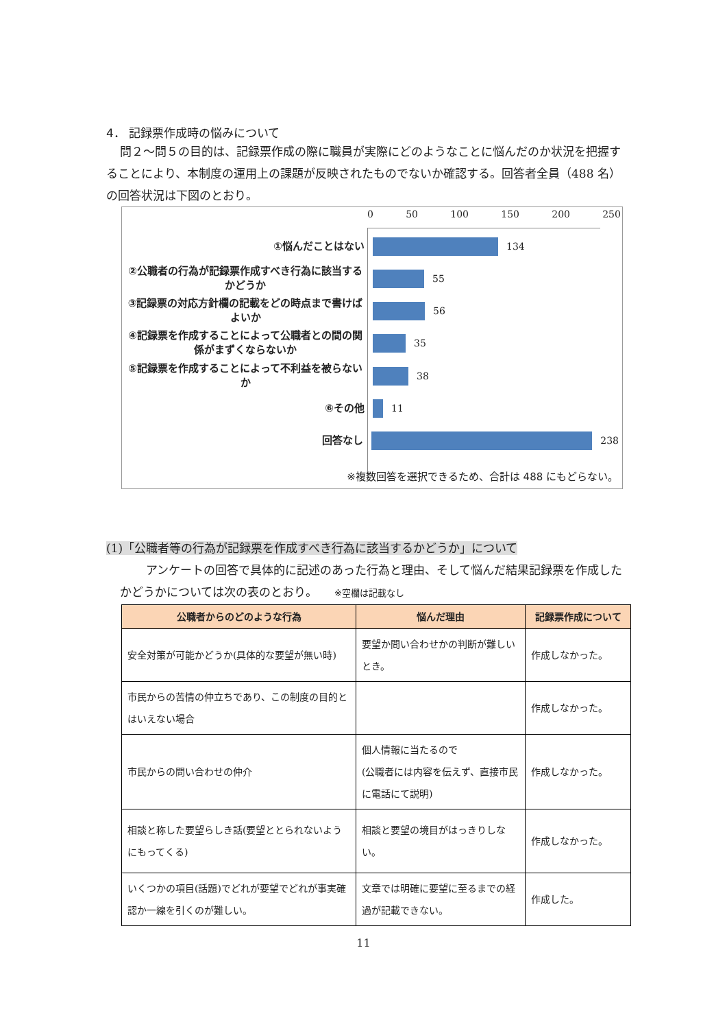4． 記録票作成時の悩みについて
問２～問５の目的は、記録票作成の際に職員が実際にどのようなことに悩んだのか状況を把握することにより、本制度の運用上の課題が反映されたものでないか確認する。回答者全員（488 名）の回答状況は下図のとおり。
0 50 100 150 200 250
①悩んだことはない
134
②公職者の行為が記録票作成すべき行為に該当するかどうか
55
③記録票の対応方針欄の記載をどの時点まで書けばよいか
56
④記録票を作成することによって公職者との間の関係がまずくならないか
35
⑤記録票を作成することによって不利益を被らないか
38
⑥その他
11
回答なし
238
※複数回答を選択できるため、合計は 488 にもどらない。
(1)「公職者等の行為が記録票を作成すべき行為に該当するかどうか」について
アンケートの回答で具体的に記述のあった行為と理由、そして悩んだ結果記録票を作成したかどうかについては次の表のとおり。 ※空欄は記載なし
| 公職者からのどのような行為 | 悩んだ理由 | 記録票作成について |
| --- | --- | --- |
| 安全対策が可能かどうか(具体的な要望が無い時) | 要望か問い合わせかの判断が難しいとき。 | 作成しなかった。 |
| 市民からの苦情の仲立ちであり、この制度の目的とはいえない場合 | | 作成しなかった。 |
| 市民からの問い合わせの仲介 | 個人情報に当たるので (公職者には内容を伝えず、直接市民に電話にて説明) | 作成しなかった。 |
| 相談と称した要望らしき話(要望ととられないようにもってくる) | 相談と要望の境目がはっきりしない。 | 作成しなかった。 |
| いくつかの項目(話題)でどれが要望でどれが事実確認か一線を引くのが難しい。 | 文章では明確に要望に至るまでの経過が記載できない。 | 作成した。 |
11